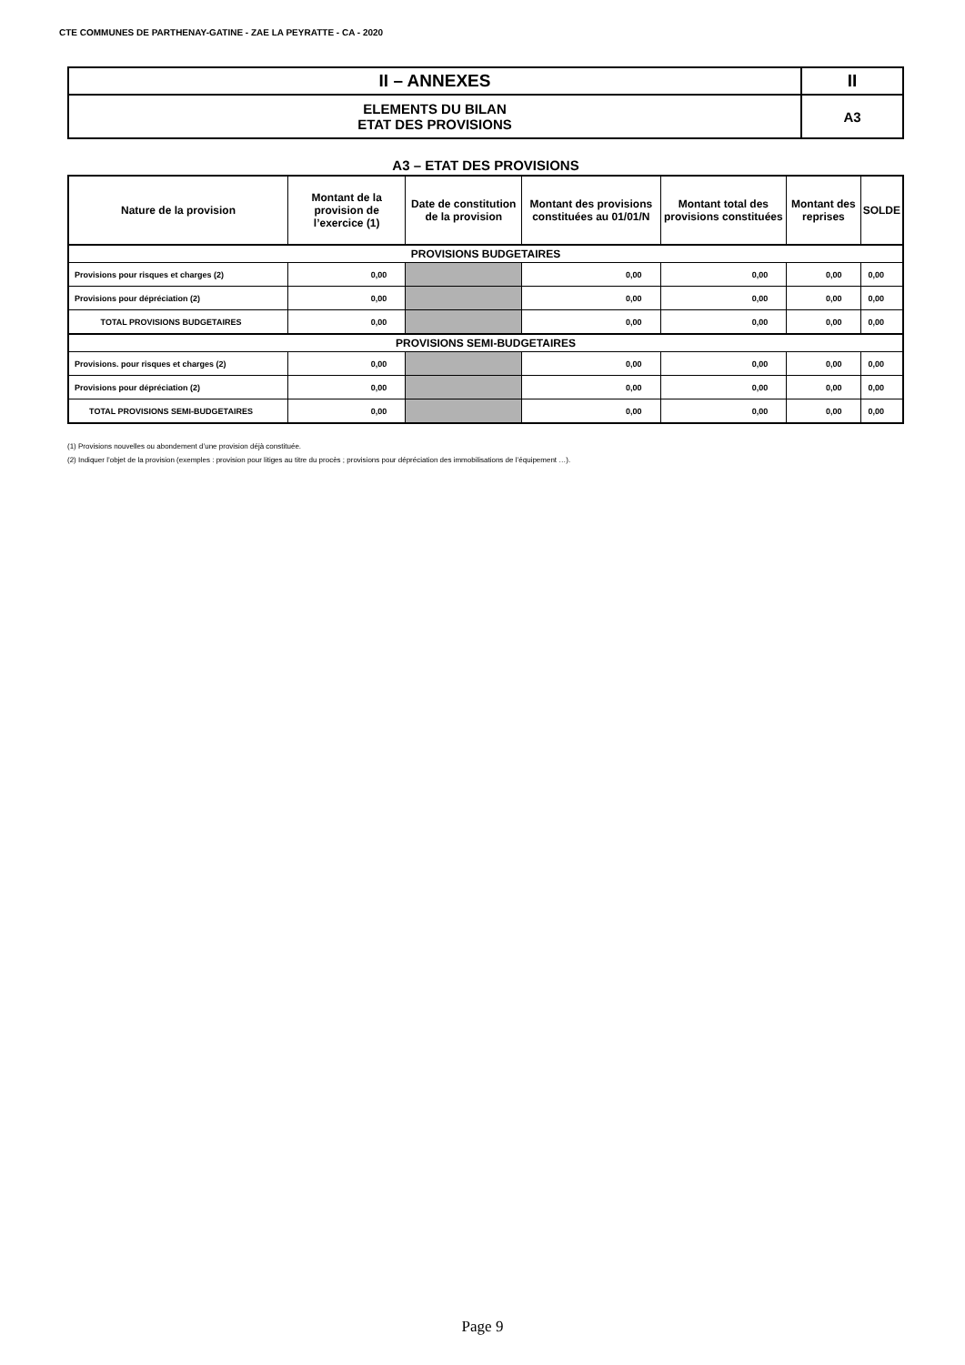CTE COMMUNES DE PARTHENAY-GATINE - ZAE LA PEYRATTE - CA - 2020
| II – ANNEXES | II |
| ELEMENTS DU BILAN ETAT DES PROVISIONS | A3 |
A3 – ETAT DES PROVISIONS
| Nature de la provision | Montant de la provision de l’exercice (1) | Date de constitution de la provision | Montant des provisions constituées au 01/01/N | Montant total des provisions constituées | Montant des reprises | SOLDE |
| --- | --- | --- | --- | --- | --- | --- |
| PROVISIONS BUDGETAIRES | | | | | | |
| Provisions pour risques et charges (2) | 0,00 | | 0,00 | 0,00 | 0,00 | 0,00 |
| Provisions pour dépréciation (2) | 0,00 | | 0,00 | 0,00 | 0,00 | 0,00 |
| TOTAL PROVISIONS BUDGETAIRES | 0,00 | | 0,00 | 0,00 | 0,00 | 0,00 |
| PROVISIONS SEMI-BUDGETAIRES | | | | | | |
| Provisions. pour risques et charges (2) | 0,00 | | 0,00 | 0,00 | 0,00 | 0,00 |
| Provisions pour dépréciation (2) | 0,00 | | 0,00 | 0,00 | 0,00 | 0,00 |
| TOTAL PROVISIONS SEMI-BUDGETAIRES | 0,00 | | 0,00 | 0,00 | 0,00 | 0,00 |
(1) Provisions nouvelles ou abondement d’une provision déjà constituée.
(2) Indiquer l’objet de la provision (exemples : provision pour litiges au titre du procès ; provisions pour dépréciation des immobilisations de l’équipement …).
Page 9